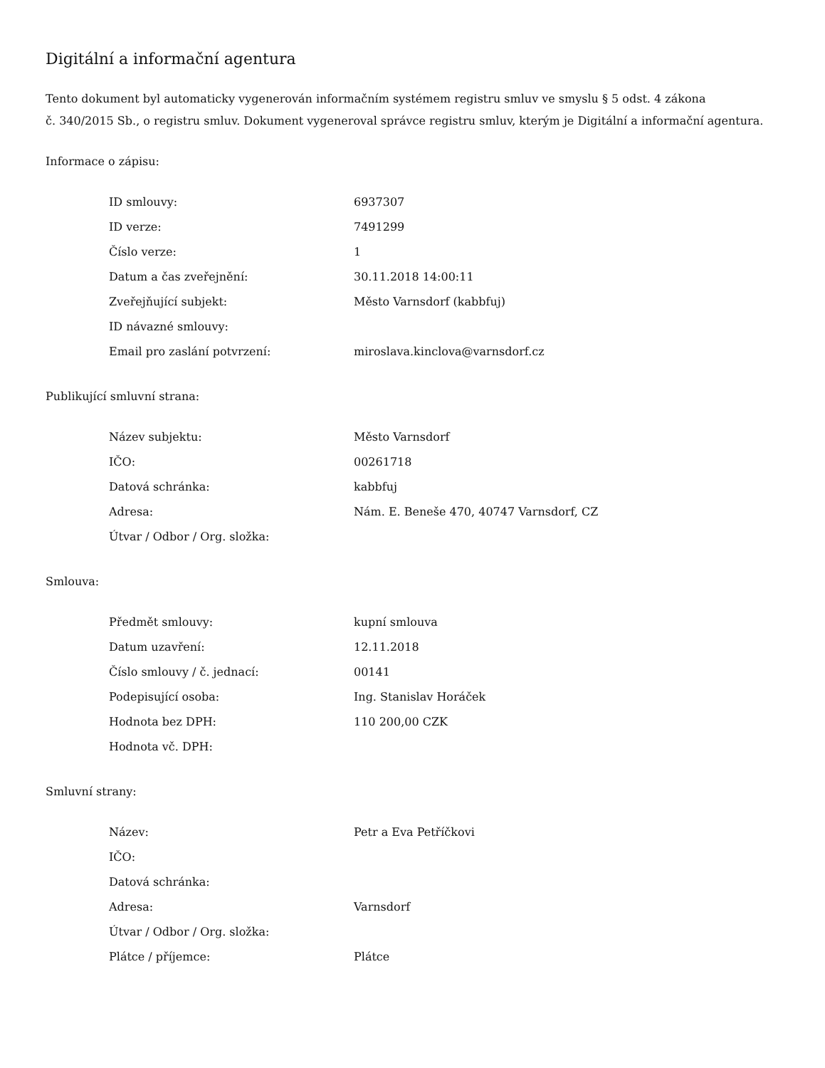Digitální a informační agentura
Tento dokument byl automaticky vygenerován informačním systémem registru smluv ve smyslu § 5 odst. 4 zákona
č. 340/2015 Sb., o registru smluv. Dokument vygeneroval správce registru smluv, kterým je Digitální a informační agentura.
Informace o zápisu:
| ID smlouvy: | 6937307 |
| ID verze: | 7491299 |
| Číslo verze: | 1 |
| Datum a čas zveřejnění: | 30.11.2018 14:00:11 |
| Zveřejňující subjekt: | Město Varnsdorf (kabbfuj) |
| ID návazné smlouvy: | |
| Email pro zaslání potvrzení: | miroslava.kinclova@varnsdorf.cz |
Publikující smluvní strana:
| Název subjektu: | Město Varnsdorf |
| IČO: | 00261718 |
| Datová schránka: | kabbfuj |
| Adresa: | Nám. E. Beneše 470, 40747 Varnsdorf, CZ |
| Útvar / Odbor / Org. složka: | |
Smlouva:
| Předmět smlouvy: | kupní smlouva |
| Datum uzavření: | 12.11.2018 |
| Číslo smlouvy / č. jednací: | 00141 |
| Podepisující osoba: | Ing. Stanislav Horáček |
| Hodnota bez DPH: | 110 200,00 CZK |
| Hodnota vč. DPH: | |
Smluvní strany:
| Název: | Petr a Eva Petříčkovi |
| IČO: | |
| Datová schránka: | |
| Adresa: | Varnsdorf |
| Útvar / Odbor / Org. složka: | |
| Plátce / příjemce: | Plátce |